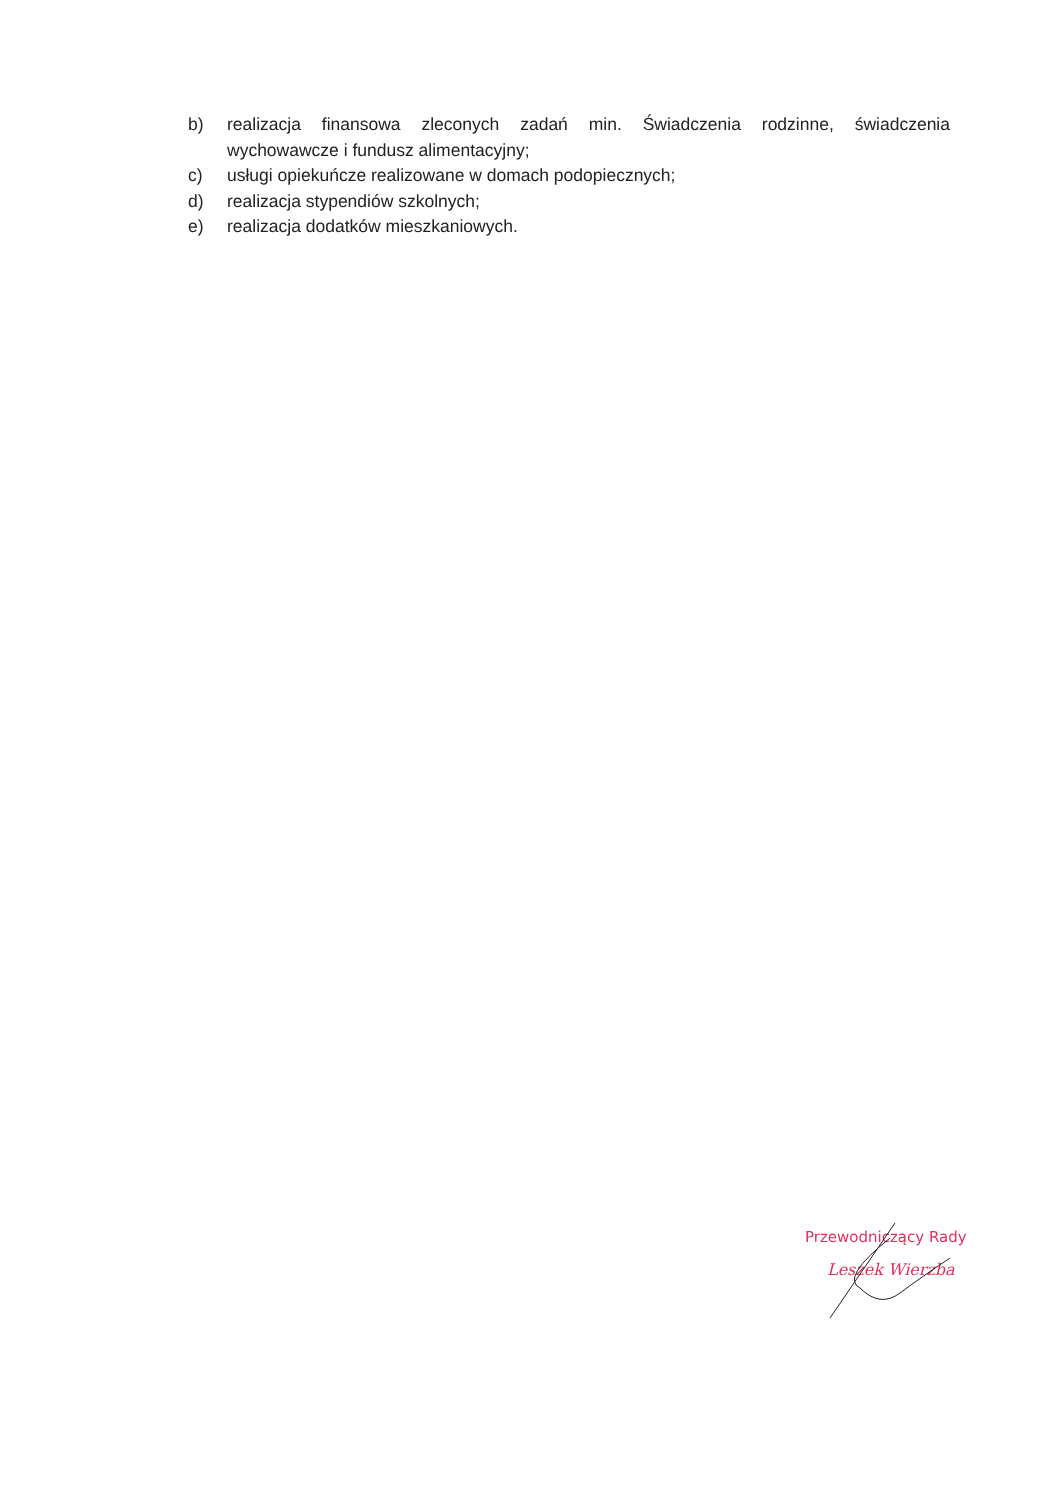b) realizacja finansowa zleconych zadań min. Świadczenia rodzinne, świadczenia wychowawcze i fundusz alimentacyjny;
c) usługi opiekuńcze realizowane w domach podopiecznych;
d) realizacja stypendiów szkolnych;
e) realizacja dodatków mieszkaniowych.
Przewodniczący Rady
Leszek Wierzba